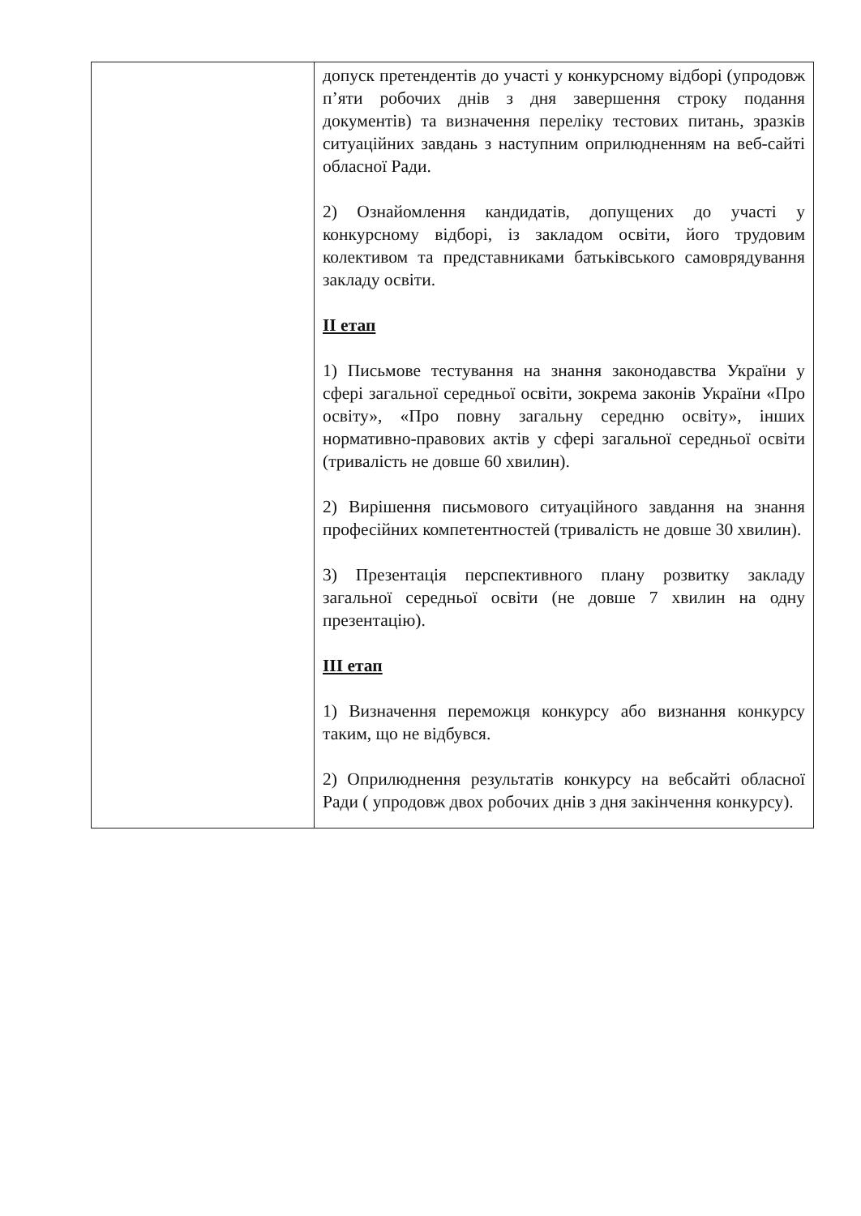| | допуск претендентів до участі у конкурсному відборі (упродовж п’яти робочих днів з дня завершення строку подання документів) та визначення переліку тестових питань, зразків ситуаційних завдань з наступним оприлюдненням на веб-сайті обласної Ради. 2) Ознайомлення кандидатів, допущених до участі у конкурсному відборі, із закладом освіти, його трудовим колективом та представниками батьківського самоврядування закладу освіти. ІІ етап 1) Письмове тестування на знання законодавства України у сфері загальної середньої освіти, зокрема законів України «Про освіту», «Про повну загальну середню освіту», інших нормативно-правових актів у сфері загальної середньої освіти (тривалість не довше 60 хвилин). 2) Вирішення письмового ситуаційного завдання на знання професійних компетентностей (тривалість не довше 30 хвилин). 3) Презентація перспективного плану розвитку закладу загальної середньої освіти (не довше 7 хвилин на одну презентацію). ІІІ етап 1) Визначення переможця конкурсу або визнання конкурсу таким, що не відбувся. 2) Оприлюднення результатів конкурсу на вебсайті обласної Ради ( упродовж двох робочих днів з дня закінчення конкурсу). |